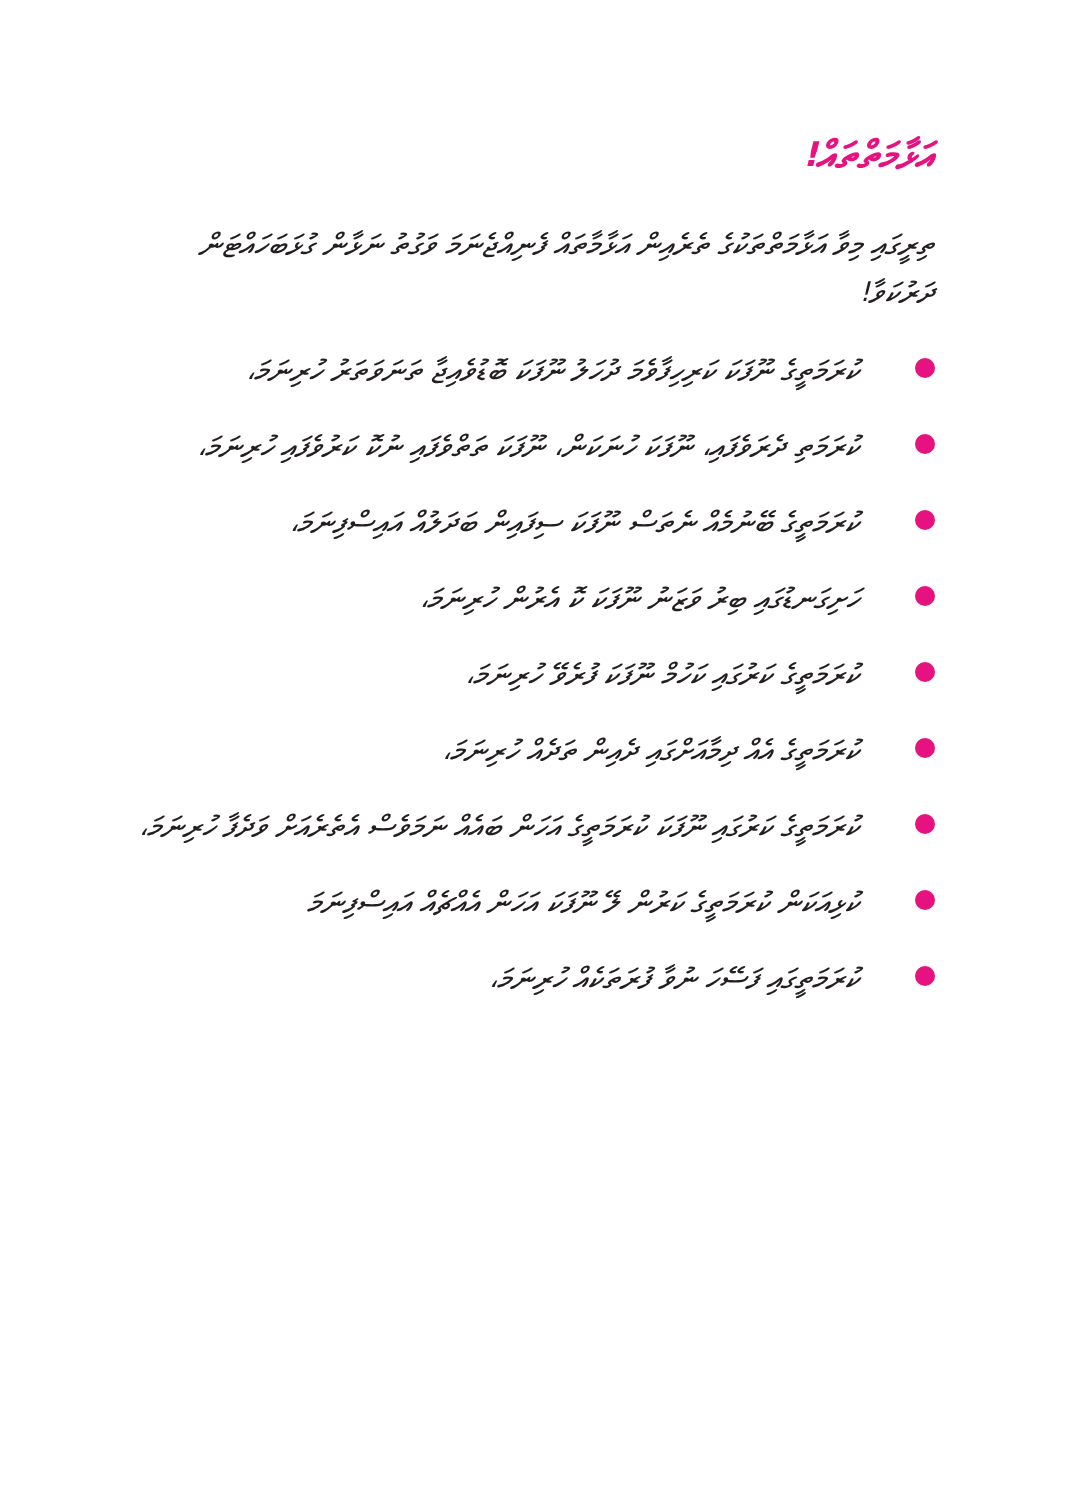އަޅާމަތްތައް!
ތިރީގައި މިވާ އަޅާމަތްތަކުގެ ތެރެއިން އަޅާމާތައް ފެނިއްޖެނަމަ ވަގުތު ނަޅާން ގުޅަބަހައްޓަން ދަރުކަވާ!
ކުރަމަތީގެ ނޫފަކަ ކަރިހިފާވެމަ ދުހަލު ނޫފަކަ ބޮޑުވެއިޖާ ތަނަވަތަރު ހުރިނަމަ،
ކުރަމަތި ދެރަވެފައި، ނޫފަކަ ހުނަކަން، ނޫފަކަ ތަތްވެފައި ނުކޮ ކަރުވެފައި ހުރިނަމަ،
ކުރަމަތީގެ ބޭނުމެއް ނެތަސް ނޫފަކަ ސިފައިން ބަދަލުއް އައިސްފިނަމަ،
ހަށިގަނޑުގައި ބިރު ވަޒަނު ނޫފަކަ ކޮ އެރުން ހުރިނަމަ،
ކުރަމަތީގެ ކަރުގައި ކަހުމް ނޫފަކަ ފުރެވޭ ހުރިނަމަ،
ކުރަމަތީގެ އެއް ދިމާއަށްގައި ދެއިން ތަދެއް ހުރިނަމަ،
ކުރަމަތީގެ ކަރުގައި ނޫފަކަ ކުރަމަތީގެ އަހަން ބައެއް ނަމަވެސް އެތެރެއަށް ވަދެފާ ހުރިނަމަ،
ކުޅިއަކަން ކުރަމަތީގެ ކަރުން ލޭ ނޫފަކަ އަހަން އެއްޗެއް އައިސްފިނަމަ
ކުރަމަތީގައި ފަސޭހަ ނުވާ ފުރަތަކެއް ހުރިނަމަ،